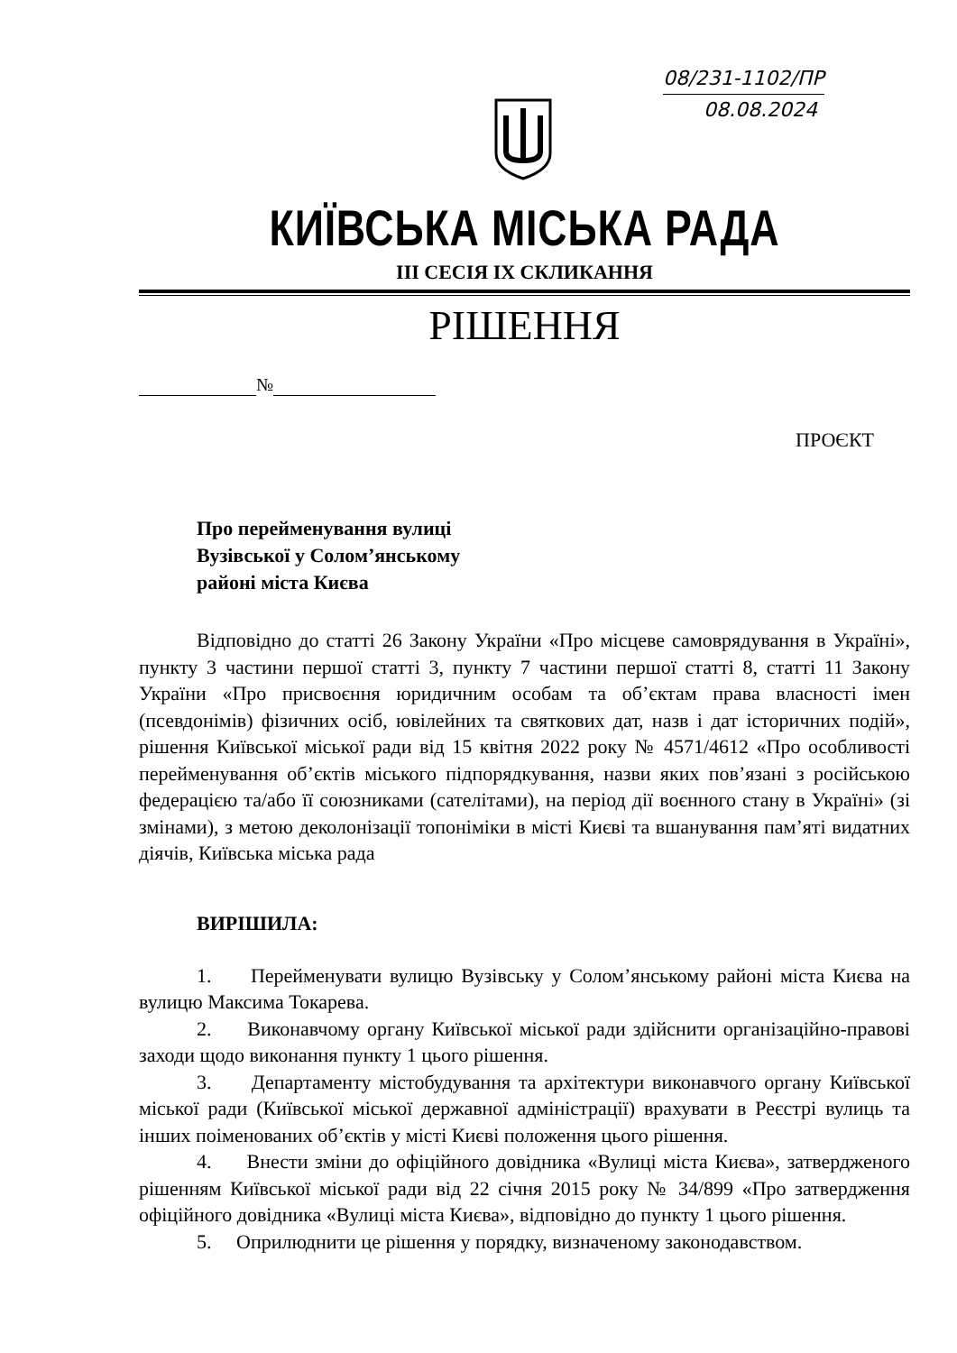08/231-1102/ПР
08.08.2024
КИЇВСЬКА МІСЬКА РАДА
III СЕСІЯ IX СКЛИКАННЯ
РІШЕННЯ
№
ПРОЄКТ
Про перейменування вулиці
Вузівської у Солом’янському
районі міста Києва
Відповідно до статті 26 Закону України «Про місцеве самоврядування в Україні», пункту 3 частини першої статті 3, пункту 7 частини першої статті 8, статті 11 Закону України «Про присвоєння юридичним особам та об’єктам права власності імен (псевдонімів) фізичних осіб, ювілейних та святкових дат, назв і дат історичних подій», рішення Київської міської ради від 15 квітня 2022 року № 4571/4612 «Про особливості перейменування об’єктів міського підпорядкування, назви яких пов’язані з російською федерацією та/або її союзниками (сателітами), на період дії воєнного стану в Україні» (зі змінами), з метою деколонізації топоніміки в місті Києві та вшанування пам’яті видатних діячів, Київська міська рада
ВИРІШИЛА:
1. Перейменувати вулицю Вузівську у Солом’янському районі міста Києва на вулицю Максима Токарева.
2. Виконавчому органу Київської міської ради здійснити організаційно-правові заходи щодо виконання пункту 1 цього рішення.
3. Департаменту містобудування та архітектури виконавчого органу Київської міської ради (Київської міської державної адміністрації) врахувати в Реєстрі вулиць та інших поіменованих об’єктів у місті Києві положення цього рішення.
4. Внести зміни до офіційного довідника «Вулиці міста Києва», затвердженого рішенням Київської міської ради від 22 січня 2015 року № 34/899 «Про затвердження офіційного довідника «Вулиці міста Києва», відповідно до пункту 1 цього рішення.
5. Оприлюднити це рішення у порядку, визначеному законодавством.